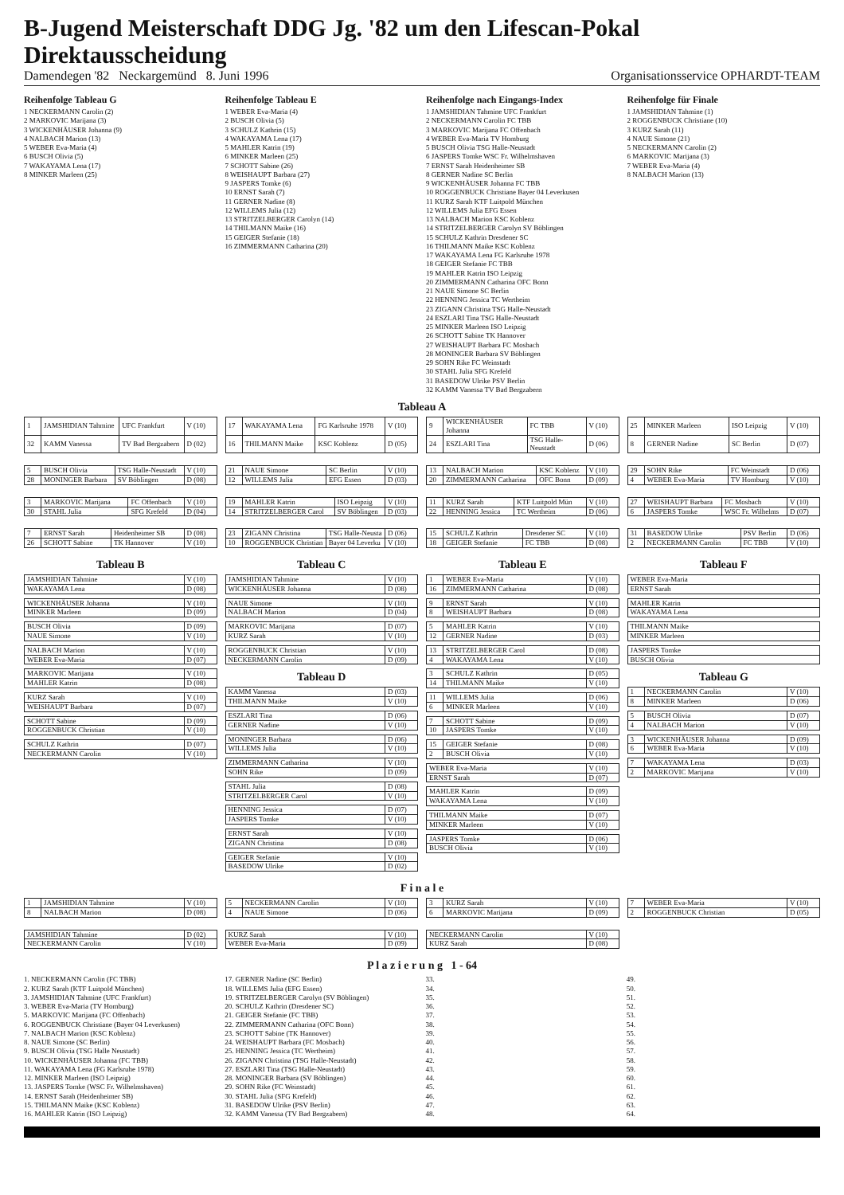B-Jugend Meisterschaft DDG Jg. '82 um den Lifescan-Pokal Direktausscheidung
Damendegen '82 Neckargemünd 8. Juni 1996 Organisationsservice OPHARDT-TEAM
Reihenfolge Tableau G
1 NECKERMANN Carolin (2)
2 MARKOVIC Marijana (3)
3 WICKENHÄUSER Johanna (9)
4 NALBACH Marion (13)
5 WEBER Eva-Maria (4)
6 BUSCH Olivia (5)
7 WAKAYAMA Lena (17)
8 MINKER Marleen (25)
Reihenfolge Tableau E
1 WEBER Eva-Maria (4)
2 BUSCH Olivia (5)
3 SCHULZ Kathrin (15)
4 WAKAYAMA Lena (17)
5 MAHLER Katrin (19)
6 MINKER Marleen (25)
7 SCHOTT Sabine (26)
8 WEISHAUPT Barbara (27)
9 JASPERS Tomke (6)
10 ERNST Sarah (7)
11 GERNER Nadine (8)
12 WILLEMS Julia (12)
13 STRITZELBERGER Carolyn (14)
14 THILMANN Maike (16)
15 GEIGER Stefanie (18)
16 ZIMMERMANN Catharina (20)
Reihenfolge nach Eingangs-Index
1 JAMSHIDIAN Tahmine UFC Frankfurt
2 NECKERMANN Carolin FC TBB
3 MARKOVIC Marijana FC Offenbach
4 WEBER Eva-Maria TV Homburg
5 BUSCH Olivia TSG Halle-Neustadt
6 JASPERS Tomke WSC Fr. Wilhelmshaven
7 ERNST Sarah Heidenheimer SB
8 GERNER Nadine SC Berlin
9 WICKENHÄUSER Johanna FC TBB
10 ROGGENBUCK Christiane Bayer 04 Leverkusen
11 KURZ Sarah KTF Luitpold München
12 WILLEMS Julia EFG Essen
13 NALBACH Marion KSC Koblenz
14 STRITZELBERGER Carolyn SV Böblingen
15 SCHULZ Kathrin Dresdener SC
16 THILMANN Maike KSC Koblenz
17 WAKAYAMA Lena FG Karlsruhe 1978
18 GEIGER Stefanie FC TBB
19 MAHLER Katrin ISO Leipzig
20 ZIMMERMANN Catharina OFC Bonn
21 NAUE Simone SC Berlin
22 HENNING Jessica TC Wertheim
23 ZIGANN Christina TSG Halle-Neustadt
24 ESZLARI Tina TSG Halle-Neustadt
25 MINKER Marleen ISO Leipzig
26 SCHOTT Sabine TK Hannover
27 WEISHAUPT Barbara FC Mosbach
28 MONINGER Barbara SV Böblingen
29 SOHN Rike FC Weinstadt
30 STAHL Julia SFG Krefeld
31 BASEDOW Ulrike PSV Berlin
32 KAMM Vanessa TV Bad Bergzabern
Reihenfolge für Finale
1 JAMSHIDIAN Tahmine (1)
2 ROGGENBUCK Christiane (10)
3 KURZ Sarah (11)
4 NAUE Simone (21)
5 NECKERMANN Carolin (2)
6 MARKOVIC Marijana (3)
7 WEBER Eva-Maria (4)
8 NALBACH Marion (13)
Tableau A
| 1 | JAMSHIDIAN Tahmine | UFC Frankfurt | V (10) |
| 32 | KAMM Vanessa | TV Bad Bergzabern | D (02) |
| 17 | WAKAYAMA Lena | FG Karlsruhe 1978 | V (10) |
| 16 | THILMANN Maike | KSC Koblenz | D (05) |
| 9 | WICKENHÄUSER Johanna | FC TBB | V (10) |
| 24 | ESZLARI Tina | TSG Halle-Neustadt | D (06) |
| 25 | MINKER Marleen | ISO Leipzig | V (10) |
| 8 | GERNER Nadine | SC Berlin | D (07) |
| 5 | BUSCH Olivia | TSG Halle-Neustadt | V (10) |
| 28 | MONINGER Barbara | SV Böblingen | D (08) |
| 21 | NAUE Simone | SC Berlin | V (10) |
| 12 | WILLEMS Julia | EFG Essen | D (03) |
| 13 | NALBACH Marion | KSC Koblenz | V (10) |
| 20 | ZIMMERMANN Catharina | OFC Bonn | D (09) |
| 29 | SOHN Rike | FC Weinstadt | D (06) |
| 4 | WEBER Eva-Maria | TV Homburg | V (10) |
| 3 | MARKOVIC Marijana | FC Offenbach | V (10) |
| 30 | STAHL Julia | SFG Krefeld | D (04) |
| 19 | MAHLER Katrin | ISO Leipzig | V (10) |
| 14 | STRITZELBERGER Carol | SV Böblingen | D (03) |
| 11 | KURZ Sarah | KTF Luitpold Mün | V (10) |
| 22 | HENNING Jessica | TC Wertheim | D (06) |
| 27 | WEISHAUPT Barbara | FC Mosbach | V (10) |
| 6 | JASPERS Tomke | WSC Fr. Wilhelms | D (07) |
| 7 | ERNST Sarah | Heidenheimer SB | D (08) |
| 26 | SCHOTT Sabine | TK Hannover | V (10) |
| 23 | ZIGANN Christina | TSG Halle-Neusta | D (06) |
| 10 | ROGGENBUCK Christian | Bayer 04 Leverku | V (10) |
| 15 | SCHULZ Kathrin | Dresdener SC | V (10) |
| 18 | GEIGER Stefanie | FC TBB | D (08) |
| 31 | BASEDOW Ulrike | PSV Berlin | D (06) |
| 2 | NECKERMANN Carolin | FC TBB | V (10) |
Tableau B
| JAMSHIDIAN Tahmine | V (10) |
| WAKAYAMA Lena | D (08) |
| WICKENHÄUSER Johanna | V (10) |
| MINKER Marleen | D (09) |
| BUSCH Olivia | D (09) |
| NAUE Simone | V (10) |
| NALBACH Marion | V (10) |
| WEBER Eva-Maria | D (07) |
| MARKOVIC Marijana | V (10) |
| MAHLER Katrin | D (08) |
| KURZ Sarah | V (10) |
| WEISHAUPT Barbara | D (07) |
| SCHOTT Sabine | D (09) |
| ROGGENBUCK Christian | V (10) |
| SCHULZ Kathrin | D (07) |
| NECKERMANN Carolin | V (10) |
Tableau C
| JAMSHIDIAN Tahmine | V (10) |
| WICKENHÄUSER Johanna | D (08) |
| NAUE Simone | V (10) |
| NALBACH Marion | D (04) |
| MARKOVIC Marijana | D (07) |
| KURZ Sarah | V (10) |
| ROGGENBUCK Christian | V (10) |
| NECKERMANN Carolin | D (09) |
Tableau D
| KAMM Vanessa | D (03) |
| THILMANN Maike | V (10) |
| ESZLARI Tina | D (06) |
| GERNER Nadine | V (10) |
| MONINGER Barbara | D (06) |
| WILLEMS Julia | V (10) |
| ZIMMERMANN Catharina | V (10) |
| SOHN Rike | D (09) |
| STAHL Julia | D (08) |
| STRITZELBERGER Carol | V (10) |
| HENNING Jessica | D (07) |
| JASPERS Tomke | V (10) |
| ERNST Sarah | V (10) |
| ZIGANN Christina | D (08) |
| GEIGER Stefanie | V (10) |
| BASEDOW Ulrike | D (02) |
Tableau E
| 1 | WEBER Eva-Maria | V (10) |
| 16 | ZIMMERMANN Catharina | D (08) |
| 9 | ERNST Sarah | V (10) |
| 8 | WEISHAUPT Barbara | D (08) |
| 5 | MAHLER Katrin | V (10) |
| 12 | GERNER Nadine | D (03) |
| 13 | STRITZELBERGER Carol | D (08) |
| 4 | WAKAYAMA Lena | V (10) |
| 3 | SCHULZ Kathrin | D (05) |
| 14 | THILMANN Maike | V (10) |
| 11 | WILLEMS Julia | D (06) |
| 6 | MINKER Marleen | V (10) |
| 7 | SCHOTT Sabine | D (09) |
| 10 | JASPERS Tomke | V (10) |
| 15 | GEIGER Stefanie | D (08) |
| 2 | BUSCH Olivia | V (10) |
| WEBER Eva-Maria | V (10) |
| ERNST Sarah | D (07) |
| MAHLER Katrin | D (09) |
| WAKAYAMA Lena | V (10) |
| THILMANN Maike | D (07) |
| MINKER Marleen | V (10) |
| JASPERS Tomke | D (06) |
| BUSCH Olivia | V (10) |
Tableau F
| WEBER Eva-Maria |
| ERNST Sarah |
| MAHLER Katrin |
| WAKAYAMA Lena |
| THILMANN Maike |
| MINKER Marleen |
| JASPERS Tomke |
| BUSCH Olivia |
Tableau G
| 1 | NECKERMANN Carolin | V (10) |
| 8 | MINKER Marleen | D (06) |
| 5 | BUSCH Olivia | D (07) |
| 4 | NALBACH Marion | V (10) |
| 3 | WICKENHÄUSER Johanna | D (09) |
| 6 | WEBER Eva-Maria | V (10) |
| 7 | WAKAYAMA Lena | D (03) |
| 2 | MARKOVIC Marijana | V (10) |
F i n a l e
| 1 | JAMSHIDIAN Tahmine | V (10) |
| 8 | NALBACH Marion | D (08) |
| 5 | NECKERMANN Carolin | V (10) |
| 4 | NAUE Simone | D (06) |
| 3 | KURZ Sarah | V (10) |
| 6 | MARKOVIC Marijana | D (09) |
| 7 | WEBER Eva-Maria | V (10) |
| 2 | ROGGENBUCK Christian | D (05) |
| JAMSHIDIAN Tahmine | D (02) |
| NECKERMANN Carolin | V (10) |
| KURZ Sarah | V (10) |
| WEBER Eva-Maria | D (09) |
| NECKERMANN Carolin | V (10) |
| KURZ Sarah | D (08) |
P l a z i e r u n g 1 - 64
1. NECKERMANN Carolin (FC TBB)
2. KURZ Sarah (KTF Luitpold München)
3. JAMSHIDIAN Tahmine (UFC Frankfurt)
3. WEBER Eva-Maria (TV Homburg)
5. MARKOVIC Marijana (FC Offenbach)
6. ROGGENBUCK Christiane (Bayer 04 Leverkusen)
7. NALBACH Marion (KSC Koblenz)
8. NAUE Simone (SC Berlin)
9. BUSCH Olivia (TSG Halle Neustadt)
10. WICKENHÄUSER Johanna (FC TBB)
11. WAKAYAMA Lena (FG Karlsruhe 1978)
12. MINKER Marleen (ISO Leipzig)
13. JASPERS Tomke (WSC Fr. Wilhelmshaven)
14. ERNST Sarah (Heidenheimer SB)
15. THILMANN Maike (KSC Koblenz)
16. MAHLER Katrin (ISO Leipzig)
17. GERNER Nadine (SC Berlin)
18. WILLEMS Julia (EFG Essen)
19. STRITZELBERGER Carolyn (SV Böblingen)
20. SCHULZ Kathrin (Dresdener SC)
21. GEIGER Stefanie (FC TBB)
22. ZIMMERMANN Catharina (OFC Bonn)
23. SCHOTT Sabine (TK Hannover)
24. WEISHAUPT Barbara (FC Mosbach)
25. HENNING Jessica (TC Wertheim)
26. ZIGANN Christina (TSG Halle-Neustadt)
27. ESZLARI Tina (TSG Halle-Neustadt)
28. MONINGER Barbara (SV Böblingen)
29. SOHN Rike (FC Weinstadt)
30. STAHL Julia (SFG Krefeld)
31. BASEDOW Ulrike (PSV Berlin)
32. KAMM Vanessa (TV Bad Bergzabern)
33.
34.
35.
36.
37.
38.
39.
40.
41.
42.
43.
44.
45.
46.
47.
48.
49.
50.
51.
52.
53.
54.
55.
56.
57.
58.
59.
60.
61.
62.
63.
64.